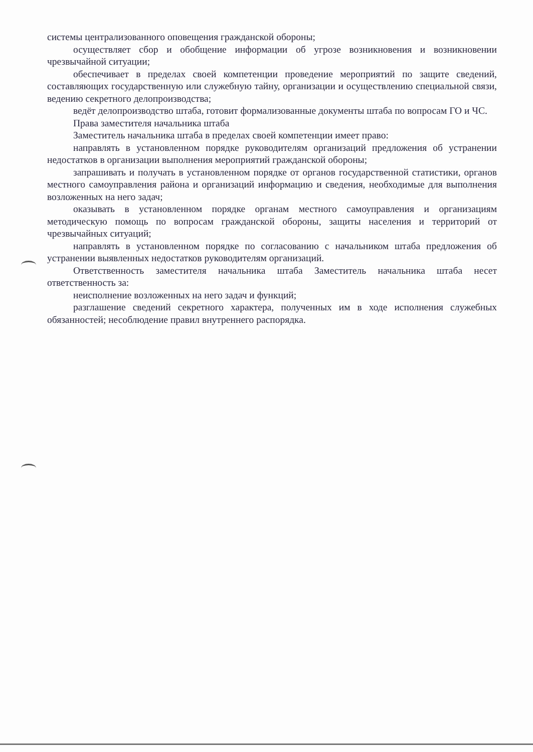системы централизованного оповещения гражданской обороны;
осуществляет сбор и обобщение информации об угрозе возникновения и возникновении чрезвычайной ситуации;
обеспечивает в пределах своей компетенции проведение мероприятий по защите сведений, составляющих государственную или служебную тайну, организации и осуществлению специальной связи, ведению секретного делопроизводства;
ведёт делопроизводство штаба, готовит формализованные документы штаба по вопросам ГО и ЧС.
Права заместителя начальника штаба
Заместитель начальника штаба в пределах своей компетенции имеет право:
направлять в установленном порядке руководителям организаций предложения об устранении недостатков в организации выполнения мероприятий гражданской обороны;
запрашивать и получать в установленном порядке от органов государственной статистики, органов местного самоуправления района и организаций информацию и сведения, необходимые для выполнения возложенных на него задач;
оказывать в установленном порядке органам местного самоуправления и организациям методическую помощь по вопросам гражданской обороны, защиты населения и территорий от чрезвычайных ситуаций;
направлять в установленном порядке по согласованию с начальником штаба предложения об устранении выявленных недостатков руководителям организаций.
Ответственность заместителя начальника штаба Заместитель начальника штаба несет ответственность за:
неисполнение возложенных на него задач и функций;
разглашение сведений секретного характера, полученных им в ходе исполнения служебных обязанностей; несоблюдение правил внутреннего распорядка.